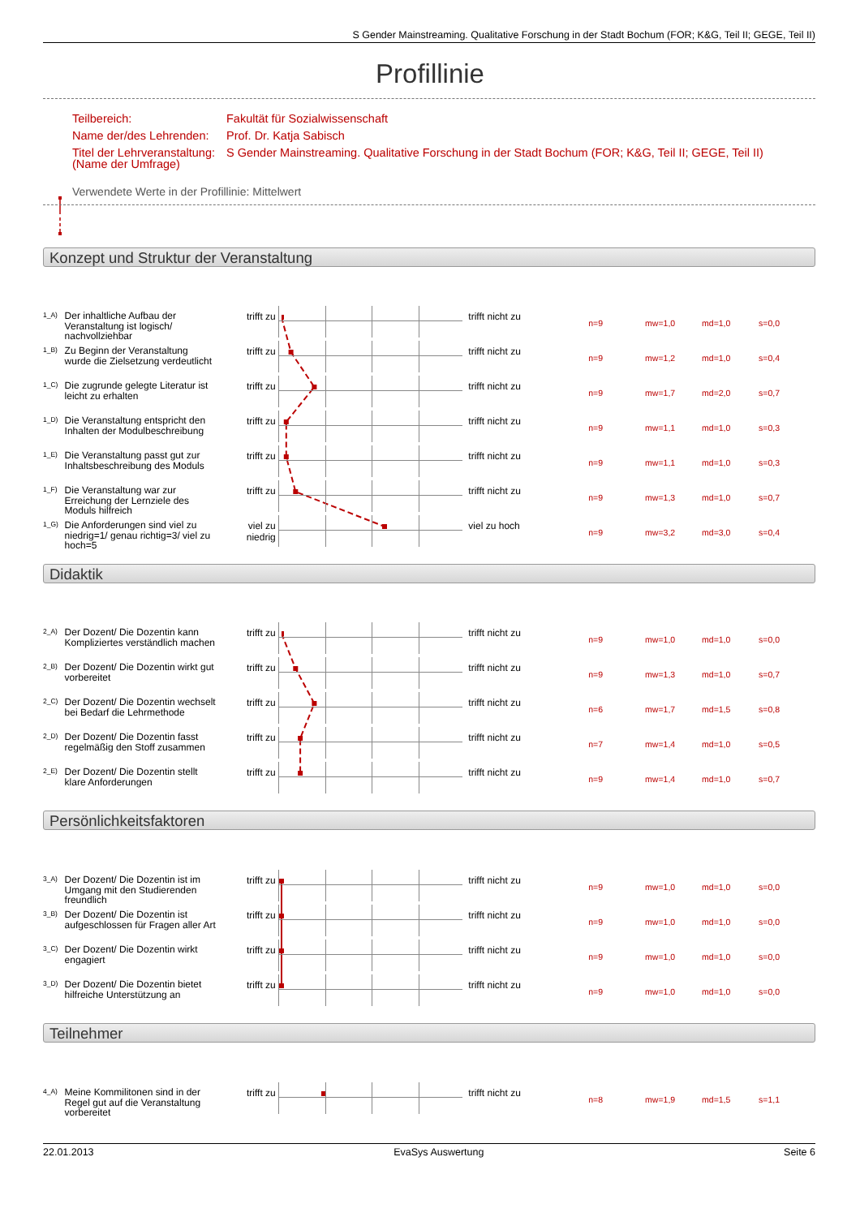S Gender Mainstreaming. Qualitative Forschung in der Stadt Bochum (FOR; K&G, Teil II; GEGE, Teil II)
Profillinie
| Teilbereich: | Fakultät für Sozialwissenschaft |
| Name der/des Lehrenden: | Prof. Dr. Katja Sabisch |
| Titel der Lehrveranstaltung: (Name der Umfrage) | S Gender Mainstreaming. Qualitative Forschung in der Stadt Bochum (FOR; K&G, Teil II; GEGE, Teil II) |
Verwendete Werte in der Profillinie: Mittelwert
Konzept und Struktur der Veranstaltung
1_A)
Der inhaltliche Aufbau der Veranstaltung ist logisch/ nachvollziehbar
trifft zu trifft nicht zu
n=9 mw=1,0 md=1,0 s=0,0
1_B)
Zu Beginn der Veranstaltung wurde die Zielsetzung verdeutlicht
trifft zu trifft nicht zu
n=9 mw=1,2 md=1,0 s=0,4
1_C)
Die zugrunde gelegte Literatur ist leicht zu erhalten
trifft zu trifft nicht zu
n=9 mw=1,7 md=2,0 s=0,7
1_D)
Die Veranstaltung entspricht den Inhalten der Modulbeschreibung
trifft zu trifft nicht zu
n=9 mw=1,1 md=1,0 s=0,3
1_E)
Die Veranstaltung passt gut zur Inhaltsbeschreibung des Moduls
trifft zu trifft nicht zu
n=9 mw=1,1 md=1,0 s=0,3
1_F)
Die Veranstaltung war zur Erreichung der Lernziele des Moduls hilfreich
trifft zu trifft nicht zu
n=9 mw=1,3 md=1,0 s=0,7
1_G)
Die Anforderungen sind viel zu niedrig=1/ genau richtig=3/ viel zu hoch=5
viel zu niedrig
viel zu hoch
n=9 mw=3,2 md=3,0 s=0,4
Didaktik
2_A)
Der Dozent/ Die Dozentin kann Kompliziertes verständlich machen
trifft zu trifft nicht zu
n=9 mw=1,0 md=1,0 s=0,0
2_B)
Der Dozent/ Die Dozentin wirkt gut vorbereitet
trifft zu trifft nicht zu
n=9 mw=1,3 md=1,0 s=0,7
2_C)
Der Dozent/ Die Dozentin wechselt bei Bedarf die Lehrmethode
trifft zu trifft nicht zu
n=6 mw=1,7 md=1,5 s=0,8
2_D)
Der Dozent/ Die Dozentin fasst regelmäßig den Stoff zusammen
trifft zu trifft nicht zu
n=7 mw=1,4 md=1,0 s=0,5
2_E)
Der Dozent/ Die Dozentin stellt klare Anforderungen
trifft zu trifft nicht zu
n=9 mw=1,4 md=1,0 s=0,7
Persönlichkeitsfaktoren
3_A)
Der Dozent/ Die Dozentin ist im Umgang mit den Studierenden freundlich
trifft zu trifft nicht zu
n=9 mw=1,0 md=1,0 s=0,0
3_B)
Der Dozent/ Die Dozentin ist aufgeschlossen für Fragen aller Art
trifft zu trifft nicht zu
n=9 mw=1,0 md=1,0 s=0,0
3_C)
Der Dozent/ Die Dozentin wirkt engagiert
trifft zu trifft nicht zu
n=9 mw=1,0 md=1,0 s=0,0
3_D)
Der Dozent/ Die Dozentin bietet hilfreiche Unterstützung an
trifft zu trifft nicht zu
n=9 mw=1,0 md=1,0 s=0,0
Teilnehmer
4_A)
Meine Kommilitonen sind in der Regel gut auf die Veranstaltung vorbereitet
trifft zu trifft nicht zu
n=8 mw=1,9 md=1,5 s=1,1
22.01.2013 EvaSys Auswertung Seite 6